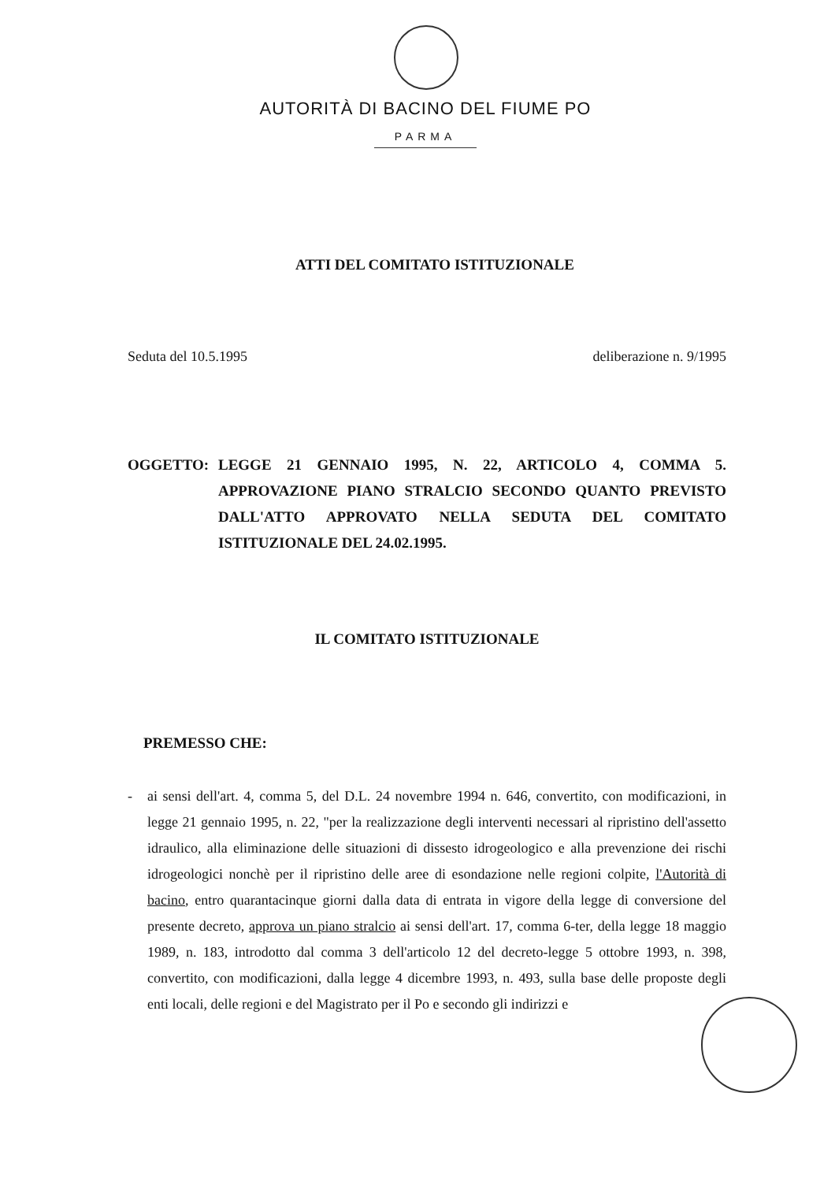AUTORITÀ DI BACINO DEL FIUME PO
PARMA
ATTI DEL COMITATO ISTITUZIONALE
Seduta del 10.5.1995 deliberazione n. 9/1995
OGGETTO: LEGGE 21 GENNAIO 1995, N. 22, ARTICOLO 4, COMMA 5. APPROVAZIONE PIANO STRALCIO SECONDO QUANTO PREVISTO DALL'ATTO APPROVATO NELLA SEDUTA DEL COMITATO ISTITUZIONALE DEL 24.02.1995.
IL COMITATO ISTITUZIONALE
PREMESSO CHE:
- ai sensi dell'art. 4, comma 5, del D.L. 24 novembre 1994 n. 646, convertito, con modificazioni, in legge 21 gennaio 1995, n. 22, "per la realizzazione degli interventi necessari al ripristino dell'assetto idraulico, alla eliminazione delle situazioni di dissesto idrogeologico e alla prevenzione dei rischi idrogeologici nonchè per il ripristino delle aree di esondazione nelle regioni colpite, l'Autorità di bacino, entro quarantacinque giorni dalla data di entrata in vigore della legge di conversione del presente decreto, approva un piano stralcio ai sensi dell'art. 17, comma 6-ter, della legge 18 maggio 1989, n. 183, introdotto dal comma 3 dell'articolo 12 del decreto-legge 5 ottobre 1993, n. 398, convertito, con modificazioni, dalla legge 4 dicembre 1993, n. 493, sulla base delle proposte degli enti locali, delle regioni e del Magistrato per il Po e secondo gli indirizzi e